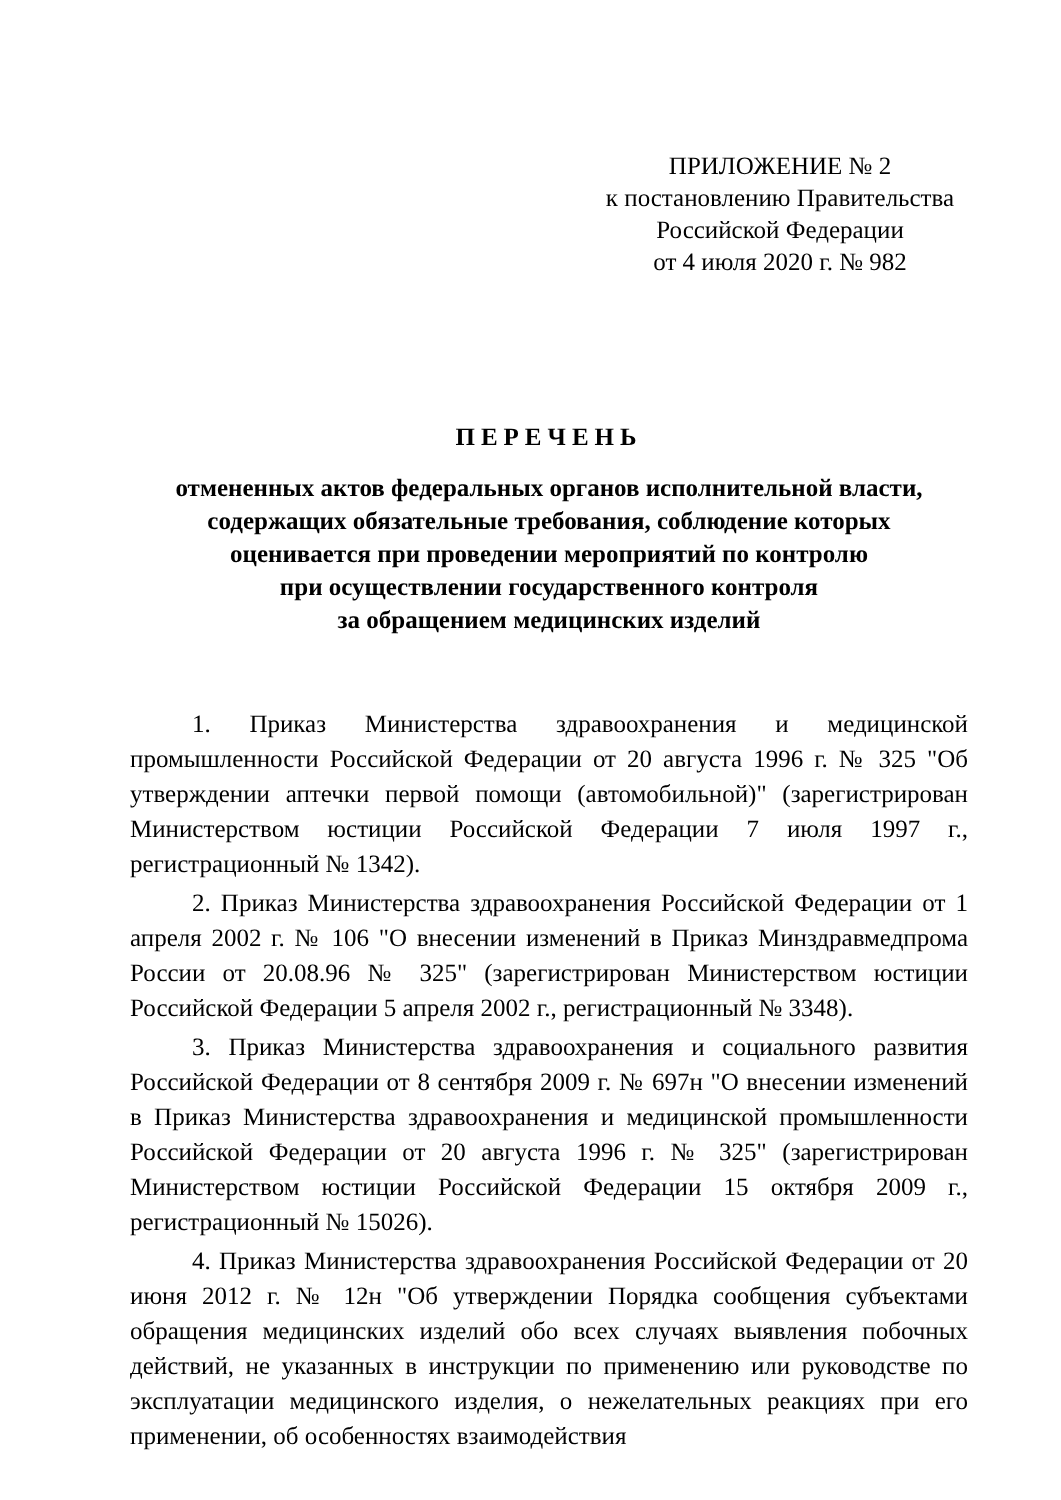ПРИЛОЖЕНИЕ № 2
к постановлению Правительства
Российской Федерации
от 4 июля 2020 г. № 982
ПЕРЕЧЕНЬ
отмененных актов федеральных органов исполнительной власти,
содержащих обязательные требования, соблюдение которых
оценивается при проведении мероприятий по контролю
при осуществлении государственного контроля
за обращением медицинских изделий
1. Приказ Министерства здравоохранения и медицинской промышленности Российской Федерации от 20 августа 1996 г. № 325 "Об утверждении аптечки первой помощи (автомобильной)" (зарегистрирован Министерством юстиции Российской Федерации 7 июля 1997 г., регистрационный № 1342).
2. Приказ Министерства здравоохранения Российской Федерации от 1 апреля 2002 г. № 106 "О внесении изменений в Приказ Минздравмедпрома России от 20.08.96 № 325" (зарегистрирован Министерством юстиции Российской Федерации 5 апреля 2002 г., регистрационный № 3348).
3. Приказ Министерства здравоохранения и социального развития Российской Федерации от 8 сентября 2009 г. № 697н "О внесении изменений в Приказ Министерства здравоохранения и медицинской промышленности Российской Федерации от 20 августа 1996 г. № 325" (зарегистрирован Министерством юстиции Российской Федерации 15 октября 2009 г., регистрационный № 15026).
4. Приказ Министерства здравоохранения Российской Федерации от 20 июня 2012 г. № 12н "Об утверждении Порядка сообщения субъектами обращения медицинских изделий обо всех случаях выявления побочных действий, не указанных в инструкции по применению или руководстве по эксплуатации медицинского изделия, о нежелательных реакциях при его применении, об особенностях взаимодействия